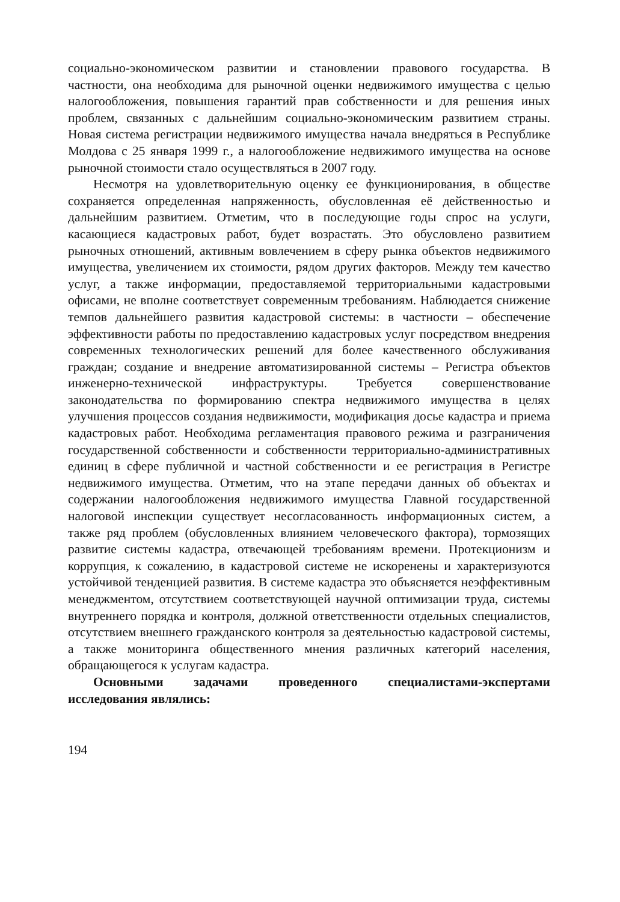социально-экономическом развитии и становлении правового государства. В частности, она необходима для рыночной оценки недвижимого имущества с целью налогообложения, повышения гарантий прав собственности и для решения иных проблем, связанных с дальнейшим социально-экономическим развитием страны. Новая система регистрации недвижимого имущества начала внедряться в Республике Молдова с 25 января 1999 г., а налогообложение недвижимого имущества на основе рыночной стоимости стало осуществляться в 2007 году.
Несмотря на удовлетворительную оценку ее функционирования, в обществе сохраняется определенная напряженность, обусловленная её действенностью и дальнейшим развитием. Отметим, что в последующие годы спрос на услуги, касающиеся кадастровых работ, будет возрастать. Это обусловлено развитием рыночных отношений, активным вовлечением в сферу рынка объектов недвижимого имущества, увеличением их стоимости, рядом других факторов. Между тем качество услуг, а также информации, предоставляемой территориальными кадастровыми офисами, не вполне соответствует современным требованиям. Наблюдается снижение темпов дальнейшего развития кадастровой системы: в частности – обеспечение эффективности работы по предоставлению кадастровых услуг посредством внедрения современных технологических решений для более качественного обслуживания граждан; создание и внедрение автоматизированной системы – Регистра объектов инженерно-технической инфраструктуры. Требуется совершенствование законодательства по формированию спектра недвижимого имущества в целях улучшения процессов создания недвижимости, модификация досье кадастра и приема кадастровых работ. Необходима регламентация правового режима и разграничения государственной собственности и собственности территориально-административных единиц в сфере публичной и частной собственности и ее регистрация в Регистре недвижимого имущества. Отметим, что на этапе передачи данных об объектах и содержании налогообложения недвижимого имущества Главной государственной налоговой инспекции существует несогласованность информационных систем, а также ряд проблем (обусловленных влиянием человеческого фактора), тормозящих развитие системы кадастра, отвечающей требованиям времени. Протекционизм и коррупция, к сожалению, в кадастровой системе не искоренены и характеризуются устойчивой тенденцией развития. В системе кадастра это объясняется неэффективным менеджментом, отсутствием соответствующей научной оптимизации труда, системы внутреннего порядка и контроля, должной ответственности отдельных специалистов, отсутствием внешнего гражданского контроля за деятельностью кадастровой системы, а также мониторинга общественного мнения различных категорий населения, обращающегося к услугам кадастра.
Основными задачами проведенного специалистами-экспертами исследования являлись:
194